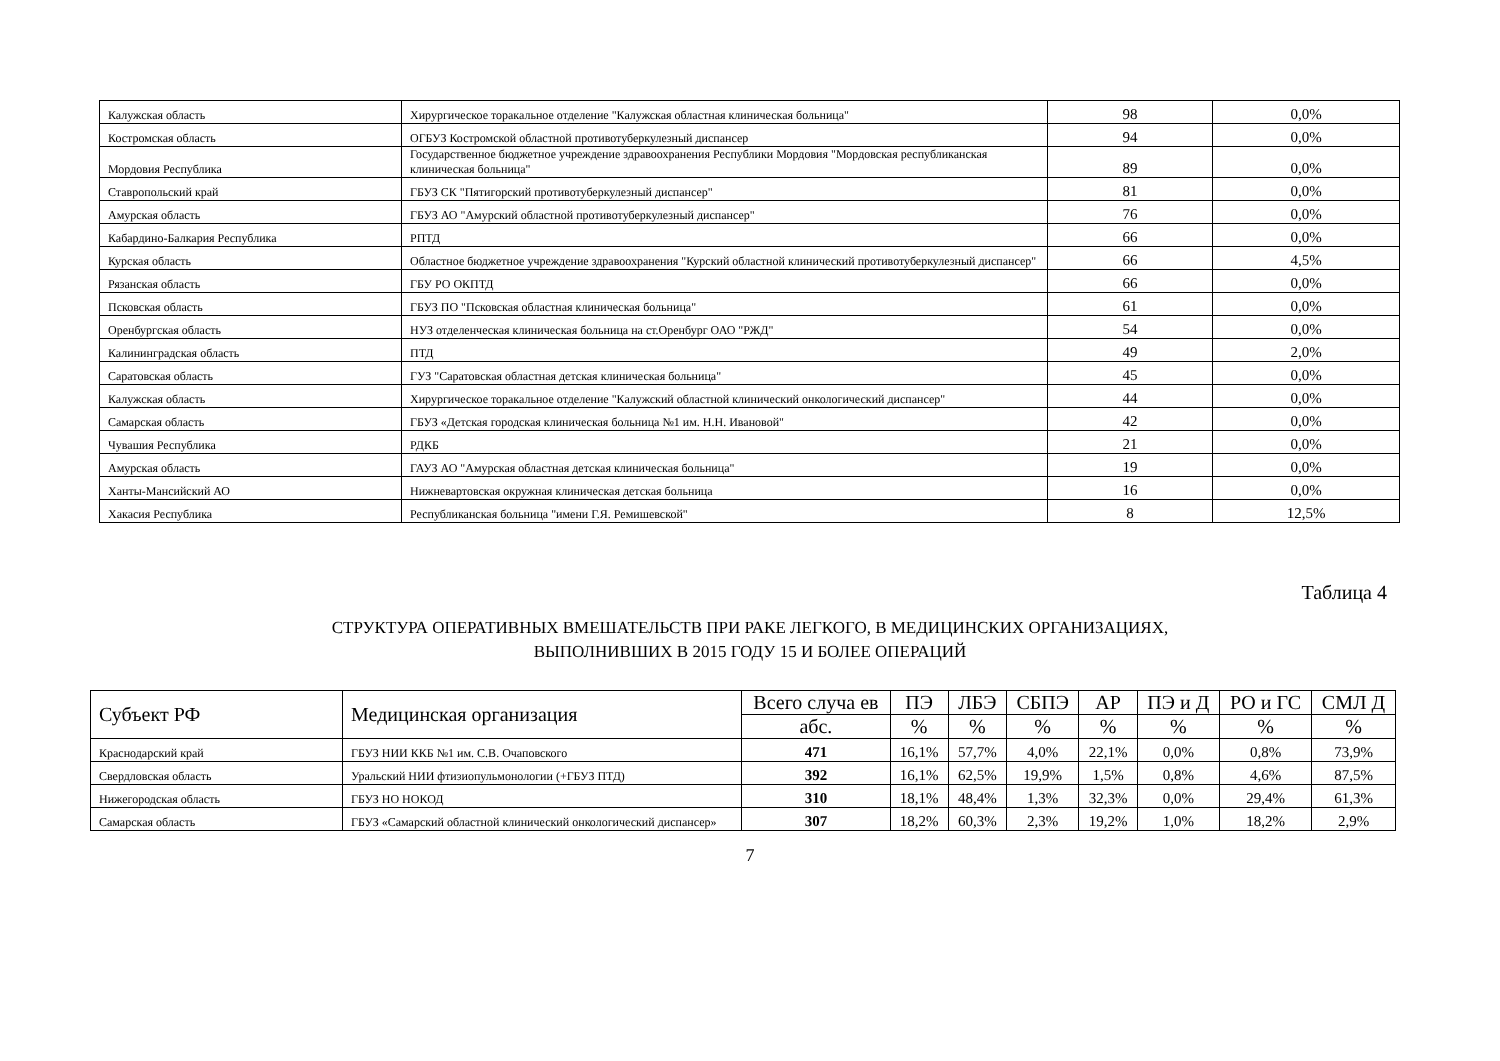| Калужская область | Хирургическое торакальное отделение "Калужская областная клиническая больница" | 98 | 0,0% |
| Костромская область | ОГБУЗ Костромской областной противотуберкулезный диспансер | 94 | 0,0% |
| Мордовия Республика | Государственное бюджетное учреждение здравоохранения Республики Мордовия "Мордовская республиканская клиническая больница" | 89 | 0,0% |
| Ставропольский край | ГБУЗ СК "Пятигорский противотуберкулезный диспансер" | 81 | 0,0% |
| Амурская область | ГБУЗ АО "Амурский областной противотуберкулезный диспансер" | 76 | 0,0% |
| Кабардино-Балкария Республика | РПТД | 66 | 0,0% |
| Курская область | Областное бюджетное учреждение здравоохранения "Курский областной клинический противотуберкулезный диспансер" | 66 | 4,5% |
| Рязанская область | ГБУ РО ОКПТД | 66 | 0,0% |
| Псковская область | ГБУЗ ПО "Псковская областная клиническая больница" | 61 | 0,0% |
| Оренбургская область | НУЗ отделенческая клиническая больница на ст.Оренбург ОАО "РЖД" | 54 | 0,0% |
| Калининградская область | ПТД | 49 | 2,0% |
| Саратовская область | ГУЗ "Саратовская областная детская клиническая больница" | 45 | 0,0% |
| Калужская область | Хирургическое торакальное отделение "Калужский областной клинический онкологический диспансер" | 44 | 0,0% |
| Самарская область | ГБУЗ «Детская городская клиническая больница №1 им. Н.Н. Ивановой" | 42 | 0,0% |
| Чувашия Республика | РДКБ | 21 | 0,0% |
| Амурская область | ГАУЗ АО "Амурская областная детская клиническая больница" | 19 | 0,0% |
| Ханты-Мансийский АО | Нижневартовская окружная клиническая детская больница | 16 | 0,0% |
| Хакасия Республика | Республиканская больница "имени Г.Я. Ремишевской" | 8 | 12,5% |
Таблица 4
СТРУКТУРА ОПЕРАТИВНЫХ ВМЕШАТЕЛЬСТВ ПРИ РАКЕ ЛЕГКОГО, В МЕДИЦИНСКИХ ОРГАНИЗАЦИЯХ,
ВЫПОЛНИВШИХ В 2015 ГОДУ 15 И БОЛЕЕ ОПЕРАЦИЙ
| Субъект РФ | Медицинская организация | Всего случа ев | ПЭ | ЛБЭ | СБПЭ | АР | ПЭ и Д | РО и ГС | СМЛ Д |
| --- | --- | --- | --- | --- | --- | --- | --- | --- | --- |
| | | абс. | % | % | % | % | % | % | % |
| Краснодарский край | ГБУЗ НИИ ККБ №1 им. С.В. Очаповского | 471 | 16,1% | 57,7% | 4,0% | 22,1% | 0,0% | 0,8% | 73,9% |
| Свердловская область | Уральский НИИ фтизиопульмонологии (+ГБУЗ ПТД) | 392 | 16,1% | 62,5% | 19,9% | 1,5% | 0,8% | 4,6% | 87,5% |
| Нижегородская область | ГБУЗ НО НОКОД | 310 | 18,1% | 48,4% | 1,3% | 32,3% | 0,0% | 29,4% | 61,3% |
| Самарская область | ГБУЗ «Самарский областной клинический онкологический диспансер» | 307 | 18,2% | 60,3% | 2,3% | 19,2% | 1,0% | 18,2% | 2,9% |
7